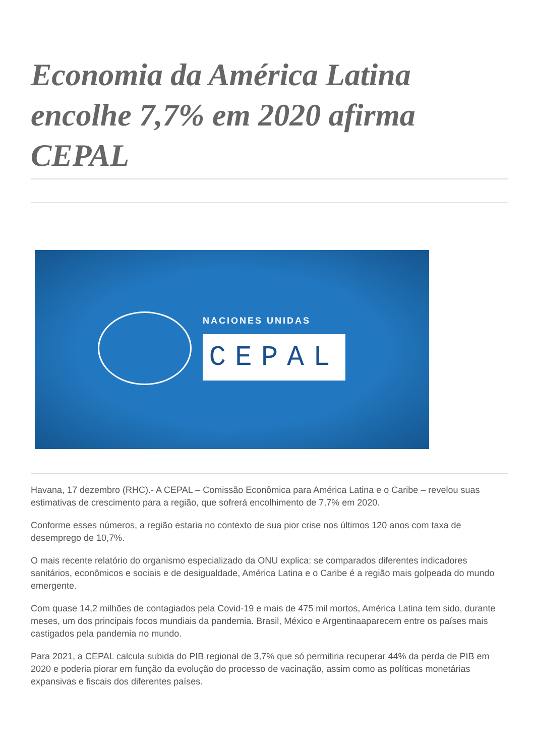Economia da América Latina encolhe 7,7% em 2020 afirma CEPAL
NACIONES UNIDAS
CEPAL
Havana, 17 dezembro (RHC).- A CEPAL – Comissão Econômica para América Latina e o Caribe – revelou suas estimativas de crescimento para a região, que sofrerá encolhimento de 7,7% em 2020.
Conforme esses números, a região estaria no contexto de sua pior crise nos últimos 120 anos com taxa de desemprego de 10,7%.
O mais recente relatório do organismo especializado da ONU explica: se comparados diferentes indicadores sanitários, econômicos e sociais e de desigualdade, América Latina e o Caribe é a região mais golpeada do mundo emergente.
Com quase 14,2 milhões de contagiados pela Covid-19 e mais de 475 mil mortos, América Latina tem sido, durante meses, um dos principais focos mundiais da pandemia. Brasil, México e Argentinaaparecem entre os países mais castigados pela pandemia no mundo.
Para 2021, a CEPAL calcula subida do PIB regional de 3,7% que só permitiria recuperar 44% da perda de PIB em 2020 e poderia piorar em função da evolução do processo de vacinação, assim como as políticas monetárias expansivas e fiscais dos diferentes países.